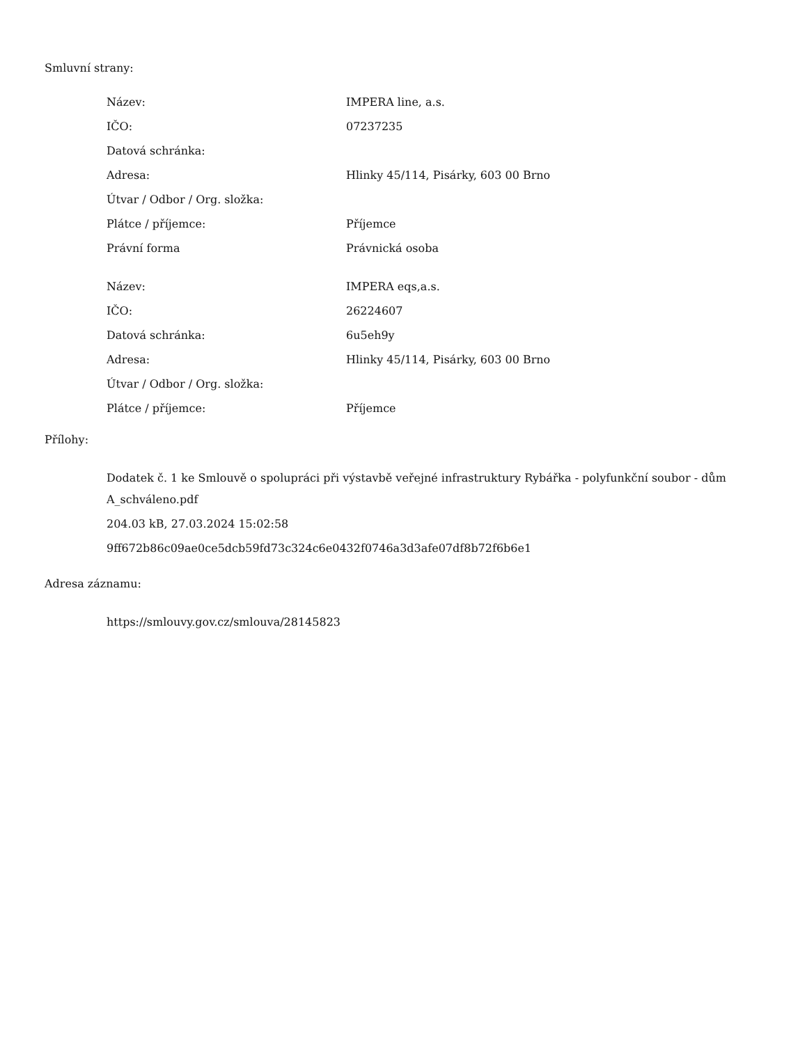Smluvní strany:
| Název: | IMPERA line, a.s. |
| IČO: | 07237235 |
| Datová schránka: | |
| Adresa: | Hlinky 45/114, Pisárky, 603 00 Brno |
| Útvar / Odbor / Org. složka: | |
| Plátce / příjemce: | Příjemce |
| Právní forma | Právnická osoba |
| Název: | IMPERA eqs,a.s. |
| IČO: | 26224607 |
| Datová schránka: | 6u5eh9y |
| Adresa: | Hlinky 45/114, Pisárky, 603 00 Brno |
| Útvar / Odbor / Org. složka: | |
| Plátce / příjemce: | Příjemce |
Přílohy:
Dodatek č. 1 ke Smlouvě o spolupráci při výstavbě veřejné infrastruktury Rybářka - polyfunkční soubor - dům A_schváleno.pdf
204.03 kB, 27.03.2024 15:02:58
9ff672b86c09ae0ce5dcb59fd73c324c6e0432f0746a3d3afe07df8b72f6b6e1
Adresa záznamu:
https://smlouvy.gov.cz/smlouva/28145823